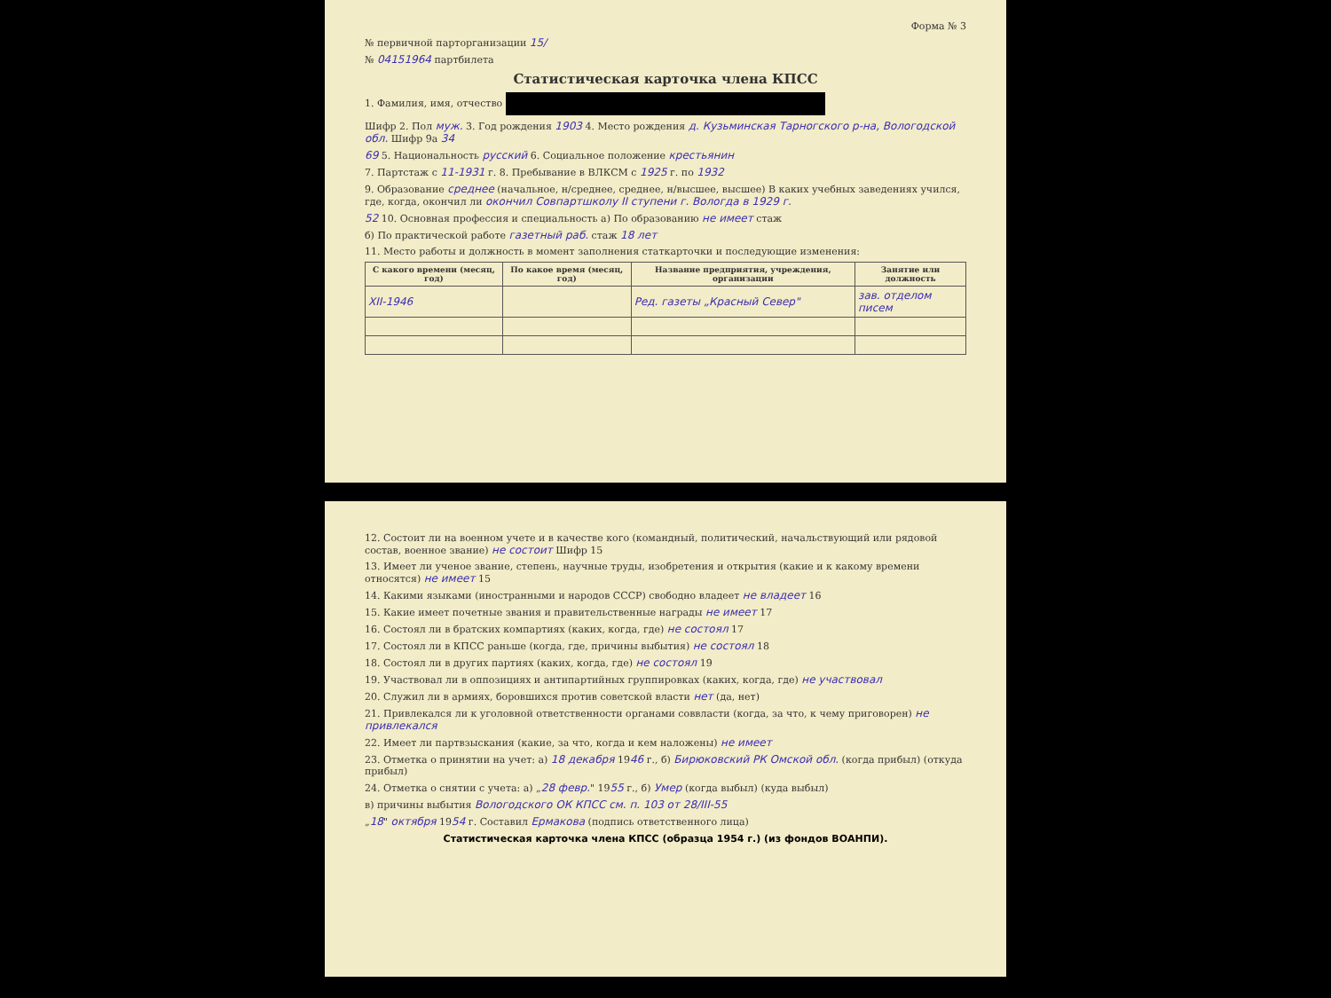Форма № 3
№ первичной парторганизации 15/
№ 04151964 партбилета
Статистическая карточка члена КПСС
1. Фамилия, имя, отчество
Шифр 2. Пол муж. 3. Год рождения 1903 4. Место рождения д. Кузьминская Тарногского р-на, Вологодской обл. Шифр 9а 34
69 5. Национальность русский 6. Социальное положение крестьянин
7. Партстаж с 11-1931 г. 8. Пребывание в ВЛКСМ с 1925 г. по 1932
9. Образование среднее (начальное, н/среднее, среднее, н/высшее, высшее) В каких учебных заведениях учился, где, когда, окончил ли окончил Совпартшколу II ступени г. Вологда в 1929 г.
52 10. Основная профессия и специальность а) По образованию не имеет стаж
б) По практической работе газетный раб. стаж 18 лет
11. Место работы и должность в момент заполнения статкарточки и последующие изменения:
| С какого времени (месяц, год) | По какое время (месяц, год) | Название предприятия, учреждения, организации | Занятие или должность |
| --- | --- | --- | --- |
| XII-1946 | | Ред. газеты „Красный Север" | зав. отделом писем |
12. Состоит ли на военном учете и в качестве кого (командный, политический, начальствующий или рядовой состав, военное звание) не состоит Шифр 15
13. Имеет ли ученое звание, степень, научные труды, изобретения и открытия (какие и к какому времени относятся) не имеет 15
14. Какими языками (иностранными и народов СССР) свободно владеет не владеет 16
15. Какие имеет почетные звания и правительственные награды не имеет 17
16. Состоял ли в братских компартиях (каких, когда, где) не состоял 17
17. Состоял ли в КПСС раньше (когда, где, причины выбытия) не состоял 18
18. Состоял ли в других партиях (каких, когда, где) не состоял 19
19. Участвовал ли в оппозициях и антипартийных группировках (каких, когда, где) не участвовал
20. Служил ли в армиях, боровшихся против советской власти нет (да, нет)
21. Привлекался ли к уголовной ответственности органами соввласти (когда, за что, к чему приговорен) не привлекался
22. Имеет ли партвзыскания (какие, за что, когда и кем наложены) не имеет
23. Отметка о принятии на учет: а) 18 декабря 1946 г., б) Бирюковский РК Омской обл. (когда прибыл) (откуда прибыл)
24. Отметка о снятии с учета: а) „28 февр." 1955 г., б) Умер (когда выбыл) (куда выбыл)
в) причины выбытия Вологодского ОК КПСС см. п. 103 от 28/III-55
„18" октября 1954 г. Составил Ермакова (подпись ответственного лица)
Статистическая карточка члена КПСС (образца 1954 г.) (из фондов ВОАНПИ).